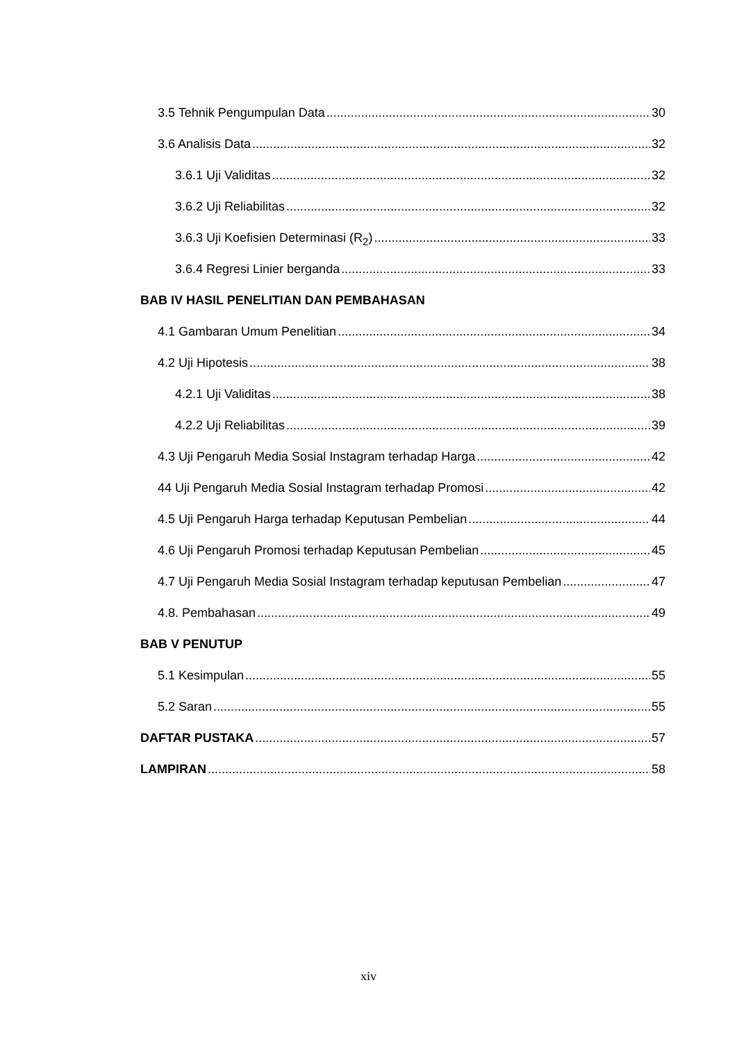3.5 Tehnik Pengumpulan Data 30
3.6 Analisis Data 32
3.6.1 Uji Validitas 32
3.6.2 Uji Reliabilitas 32
3.6.3 Uji Koefisien Determinasi (R<sub>2</sub>) 33
3.6.4 Regresi Linier berganda 33
BAB IV HASIL PENELITIAN DAN PEMBAHASAN
4.1 Gambaran Umum Penelitian 34
4.2 Uji Hipotesis 38
4.2.1 Uji Validitas 38
4.2.2 Uji Reliabilitas 39
4.3 Uji Pengaruh Media Sosial Instagram terhadap Harga 42
44 Uji Pengaruh Media Sosial Instagram terhadap Promosi 42
4.5 Uji Pengaruh Harga terhadap Keputusan Pembelian 44
4.6 Uji Pengaruh Promosi terhadap Keputusan Pembelian 45
4.7 Uji Pengaruh Media Sosial Instagram terhadap keputusan Pembelian 47
4.8. Pembahasan 49
BAB V PENUTUP
5.1 Kesimpulan 55
5.2 Saran 55
DAFTAR PUSTAKA 57
LAMPIRAN 58
xiv